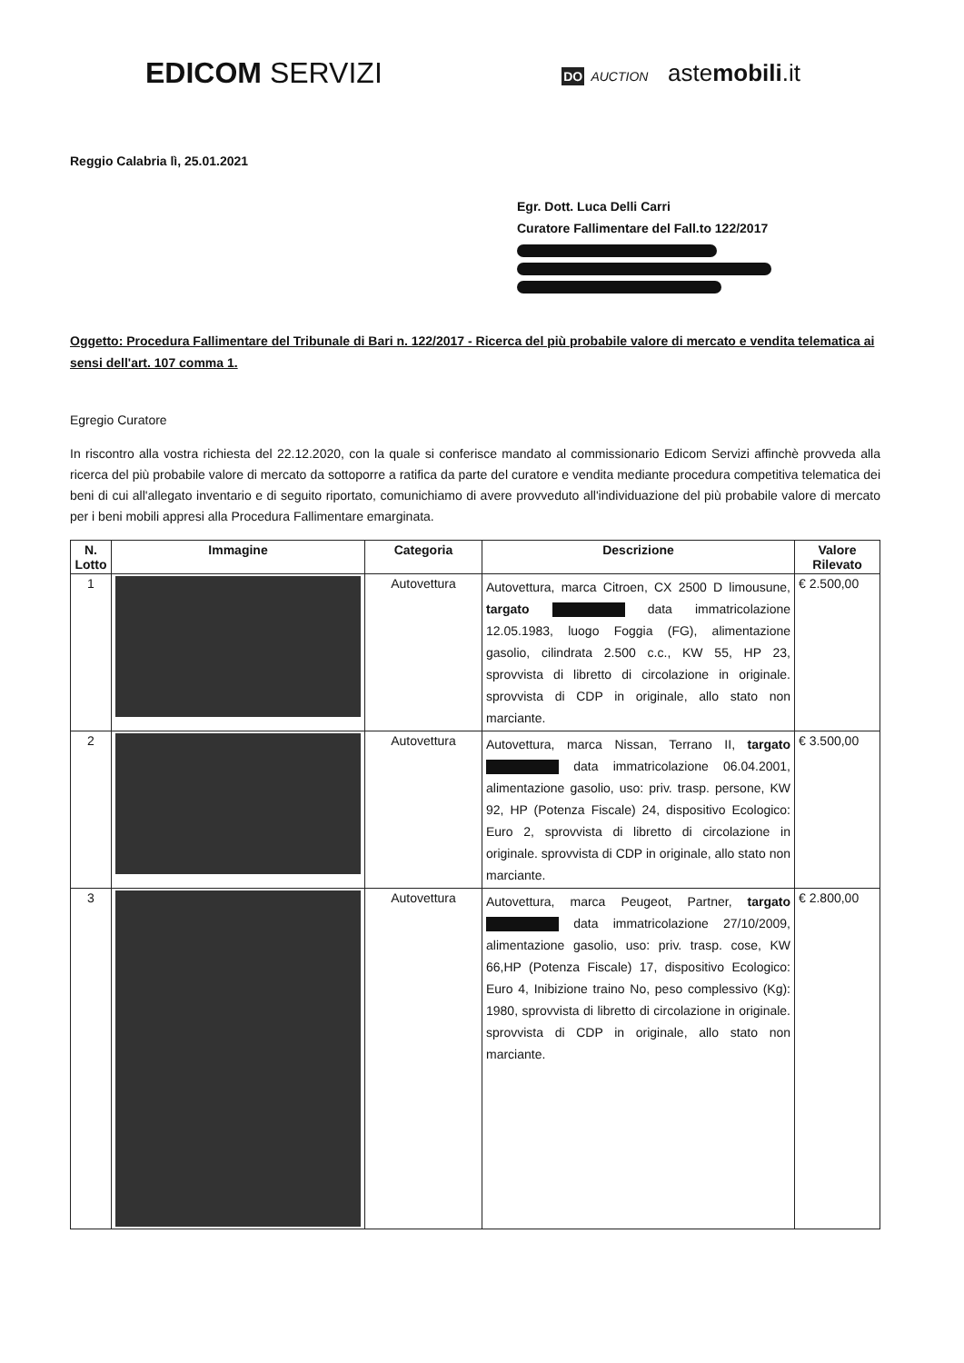EDICOM SERVIZI
DO AUCTION astemobili.it
Reggio Calabria lì, 25.01.2021
Egr. Dott. Luca Delli Carri
Curatore Fallimentare del Fall.to 122/2017
Oggetto: Procedura Fallimentare del Tribunale di Bari n. 122/2017 - Ricerca del più probabile valore di mercato e vendita telematica ai sensi dell'art. 107 comma 1.
Egregio Curatore
In riscontro alla vostra richiesta del 22.12.2020, con la quale si conferisce mandato al commissionario Edicom Servizi affinchè provveda alla ricerca del più probabile valore di mercato da sottoporre a ratifica da parte del curatore e vendita mediante procedura competitiva telematica dei beni di cui all'allegato inventario e di seguito riportato, comunichiamo di avere provveduto all'individuazione del più probabile valore di mercato per i beni mobili appresi alla Procedura Fallimentare emarginata.
| N. Lotto | Immagine | Categoria | Descrizione | Valore Rilevato |
| --- | --- | --- | --- | --- |
| 1 | | Autovettura | Autovettura, marca Citroen, CX 2500 D limousune, targato data immatricolazione 12.05.1983, luogo Foggia (FG), alimentazione gasolio, cilindrata 2.500 c.c., KW 55, HP 23, sprovvista di libretto di circolazione in originale. sprovvista di CDP in originale, allo stato non marciante. | € 2.500,00 |
| 2 | | Autovettura | Autovettura, marca Nissan, Terrano II, targato data immatricolazione 06.04.2001, alimentazione gasolio, uso: priv. trasp. persone, KW 92, HP (Potenza Fiscale) 24, dispositivo Ecologico: Euro 2, sprovvista di libretto di circolazione in originale. sprovvista di CDP in originale, allo stato non marciante. | € 3.500,00 |
| 3 | | Autovettura | Autovettura, marca Peugeot, Partner, targato data immatricolazione 27/10/2009, alimentazione gasolio, uso: priv. trasp. cose, KW 66,HP (Potenza Fiscale) 17, dispositivo Ecologico: Euro 4, Inibizione traino No, peso complessivo (Kg): 1980, sprovvista di libretto di circolazione in originale. sprovvista di CDP in originale, allo stato non marciante. | € 2.800,00 |